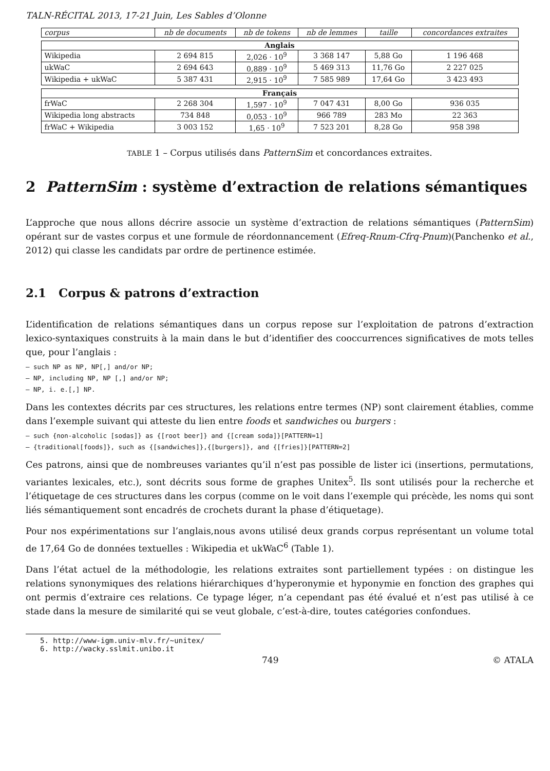TALN-RÉCITAL 2013, 17-21 Juin, Les Sables d’Olonne
| corpus | nb de documents | nb de tokens | nb de lemmes | taille | concordances extraites |
| --- | --- | --- | --- | --- | --- |
| Anglais | | | | | |
| Wikipedia | 2 694 815 | 2,026 · 10<sup>9</sup> | 3 368 147 | 5,88 Go | 1 196 468 |
| ukWaC | 2 694 643 | 0,889 · 10<sup>9</sup> | 5 469 313 | 11,76 Go | 2 227 025 |
| Wikipedia + ukWaC | 5 387 431 | 2,915 · 10<sup>9</sup> | 7 585 989 | 17,64 Go | 3 423 493 |
| Français | | | | | |
| frWaC | 2 268 304 | 1,597 · 10<sup>9</sup> | 7 047 431 | 8,00 Go | 936 035 |
| Wikipedia long abstracts | 734 848 | 0,053 · 10<sup>9</sup> | 966 789 | 283 Mo | 22 363 |
| frWaC + Wikipedia | 3 003 152 | 1,65 · 10<sup>9</sup> | 7 523 201 | 8,28 Go | 958 398 |
TABLE 1 – Corpus utilisés dans PatternSim et concordances extraites.
2 PatternSim : système d’extraction de relations sémantiques
L’approche que nous allons décrire associe un système d’extraction de relations sémantiques (PatternSim) opérant sur de vastes corpus et une formule de réordonnancement (Efreq-Rnum-Cfrq-Pnum)(Panchenko et al., 2012) qui classe les candidats par ordre de pertinence estimée.
2.1 Corpus & patrons d’extraction
L’identification de relations sémantiques dans un corpus repose sur l’exploitation de patrons d’extraction lexico-syntaxiques construits à la main dans le but d’identifier des cooccurrences significatives de mots telles que, pour l’anglais :
– such NP as NP, NP[,] and/or NP;
– NP, including NP, NP [,] and/or NP;
– NP, i. e.[,] NP.
Dans les contextes décrits par ces structures, les relations entre termes (NP) sont clairement établies, comme dans l’exemple suivant qui atteste du lien entre foods et sandwiches ou burgers :
– such {non-alcoholic [sodas]} as {[root beer]} and {[cream soda]}[PATTERN=1]
– {traditional[foods]}, such as {[sandwiches]},{[burgers]}, and {[fries]}[PATTERN=2]
Ces patrons, ainsi que de nombreuses variantes qu’il n’est pas possible de lister ici (insertions, permutations, variantes lexicales, etc.), sont décrits sous forme de graphes Unitex<sup>5</sup>. Ils sont utilisés pour la recherche et l’étiquetage de ces structures dans les corpus (comme on le voit dans l’exemple qui précède, les noms qui sont liés sémantiquement sont encadrés de crochets durant la phase d’étiquetage).
Pour nos expérimentations sur l’anglais,nous avons utilisé deux grands corpus représentant un volume total de 17,64 Go de données textuelles : Wikipedia et ukWaC<sup>6</sup> (Table 1).
Dans l’état actuel de la méthodologie, les relations extraites sont partiellement typées : on distingue les relations synonymiques des relations hiérarchiques d’hyperonymie et hyponymie en fonction des graphes qui ont permis d’extraire ces relations. Ce typage léger, n’a cependant pas été évalué et n’est pas utilisé à ce stade dans la mesure de similarité qui se veut globale, c’est-à-dire, toutes catégories confondues.
5. http://www-igm.univ-mlv.fr/~unitex/
6. http://wacky.sslmit.unibo.it
749 © ATALA